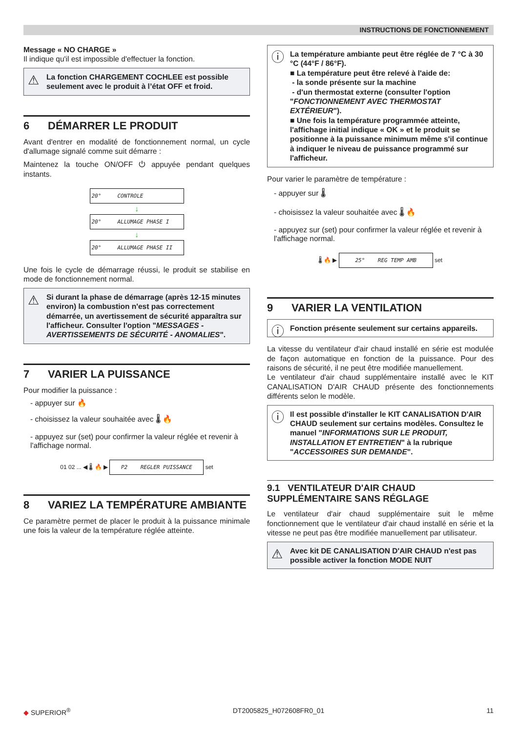INSTRUCTIONS DE FONCTIONNEMENT
Message « NO CHARGE »
Il indique qu'il est impossible d'effectuer la fonction.
⚠ La fonction CHARGEMENT COCHLEE est possible seulement avec le produit à l’état OFF et froid.
6 DÉMARRER LE PRODUIT
Avant d'entrer en modalité de fonctionnement normal, un cycle d'allumage signalé comme suit démarre :
Maintenez la touche ON/OFF ⏻ appuyée pendant quelques instants.
20° CONTROLE
↓
20° ALLUMAGE PHASE I
↓
20° ALLUMAGE PHASE II
Une fois le cycle de démarrage réussi, le produit se stabilise en mode de fonctionnement normal.
⚠ Si durant la phase de démarrage (après 12-15 minutes environ) la combustion n'est pas correctement démarrée, un avertissement de sécurité apparaîtra sur l'afficheur. Consulter l'option "MESSAGES - AVERTISSEMENTS DE SÉCURITÉ - ANOMALIES".
7 VARIER LA PUISSANCE
Pour modifier la puissance :
- appuyer sur 🔥
- choisissez la valeur souhaitée avec 🌡 🔥
- appuyez sur (set) pour confirmer la valeur réglée et revenir à l'affichage normal.
01 02 ... ◀ 🌡 🔥 ▶ P2 REGLER PUISSANCE set
8 VARIEZ LA TEMPÉRATURE AMBIANTE
Ce paramètre permet de placer le produit à la puissance minimale une fois la valeur de la température réglée atteinte.
ⓘ La température ambiante peut être réglée de 7 °C à 30 °C (44°F / 86°F).
■ La température peut être relevé à l'aide de:
- la sonde présente sur la machine
- d'un thermostat externe (consulter l'option "FONCTIONNEMENT AVEC THERMOSTAT EXTÉRIEUR").
■ Une fois la température programmée atteinte, l'affichage initial indique « OK » et le produit se positionne à la puissance minimum même s'il continue à indiquer le niveau de puissance programmé sur l'afficheur.
Pour varier le paramètre de température :
- appuyer sur 🌡
- choisissez la valeur souhaitée avec 🌡 🔥
- appuyez sur (set) pour confirmer la valeur réglée et revenir à l'affichage normal.
🌡 🔥 ▶ 25° REG TEMP AMB set
9 VARIER LA VENTILATION
ⓘ Fonction présente seulement sur certains appareils.
La vitesse du ventilateur d'air chaud installé en série est modulée de façon automatique en fonction de la puissance. Pour des raisons de sécurité, il ne peut être modifiée manuellement.
Le ventilateur d'air chaud supplémentaire installé avec le KIT CANALISATION D'AIR CHAUD présente des fonctionnements différents selon le modèle.
ⓘ Il est possible d'installer le KIT CANALISATION D'AIR CHAUD seulement sur certains modèles. Consultez le manuel "INFORMATIONS SUR LE PRODUIT, INSTALLATION ET ENTRETIEN" à la rubrique "ACCESSOIRES SUR DEMANDE".
9.1 VENTILATEUR D'AIR CHAUD SUPPLÉMENTAIRE SANS RÉGLAGE
Le ventilateur d'air chaud supplémentaire suit le même fonctionnement que le ventilateur d'air chaud installé en série et la vitesse ne peut pas être modifiée manuellement par utilisateur.
⚠ Avec kit DE CANALISATION D'AIR CHAUD n'est pas possible activer la fonction MODE NUIT
◆ SUPERIOR<sup>®</sup> DT2005825_H072608FR0_01 11